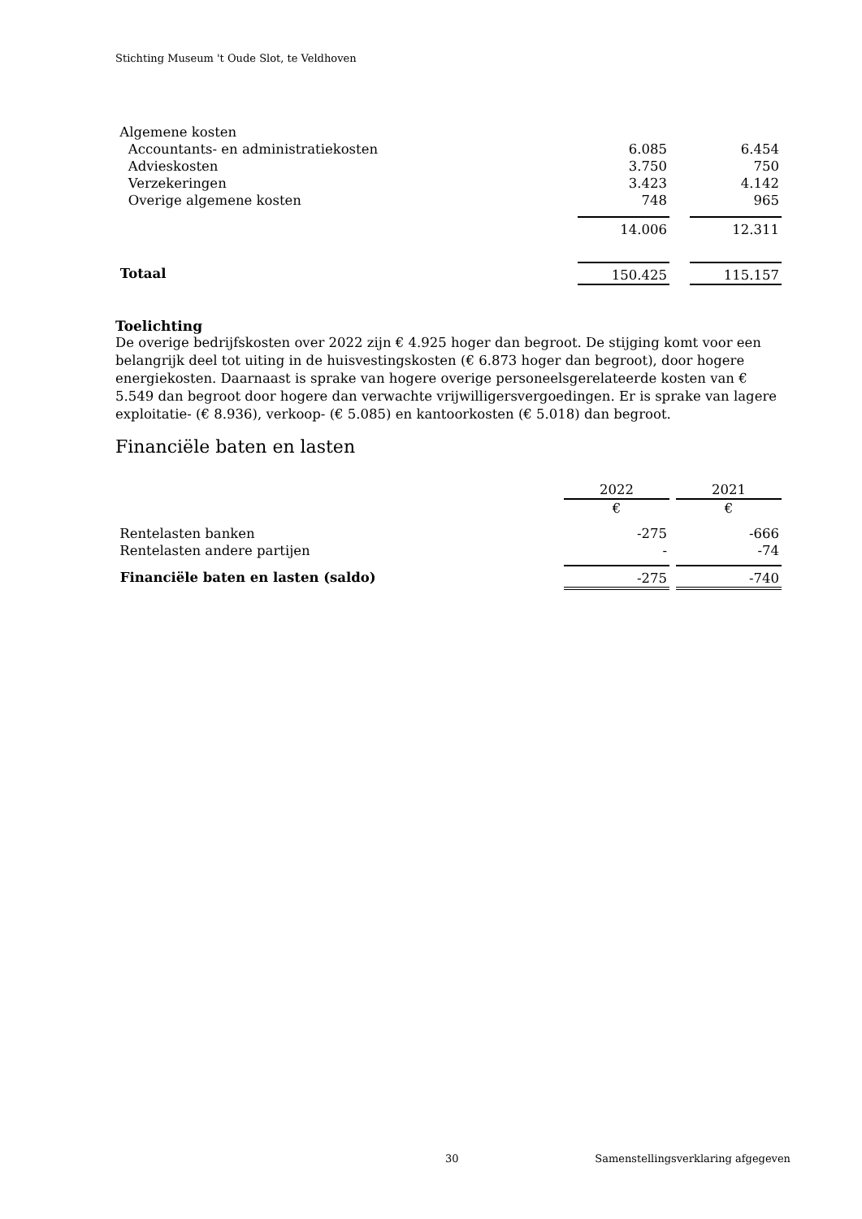Stichting Museum 't Oude Slot, te Veldhoven
| Algemene kosten | | | |
| Accountants- en administratiekosten | 6.085 | | 6.454 |
| Advieskosten | 3.750 | | 750 |
| Verzekeringen | 3.423 | | 4.142 |
| Overige algemene kosten | 748 | | 965 |
| | 14.006 | | 12.311 |
| Totaal | 150.425 | | 115.157 |
Toelichting
De overige bedrijfskosten over 2022 zijn € 4.925 hoger dan begroot. De stijging komt voor een belangrijk deel tot uiting in de huisvestingskosten (€ 6.873 hoger dan begroot), door hogere energiekosten. Daarnaast is sprake van hogere overige personeelsgerelateerde kosten van € 5.549 dan begroot door hogere dan verwachte vrijwilligersvergoedingen. Er is sprake van lagere exploitatie- (€ 8.936), verkoop- (€ 5.085) en kantoorkosten (€ 5.018) dan begroot.
Financiële baten en lasten
| | 2022 | | 2021 |
| --- | --- | --- | --- |
| | € | | € |
| Rentelasten banken | -275 | | -666 |
| Rentelasten andere partijen | - | | -74 |
| Financiële baten en lasten (saldo) | -275 | | -740 |
30 Samenstellingsverklaring afgegeven